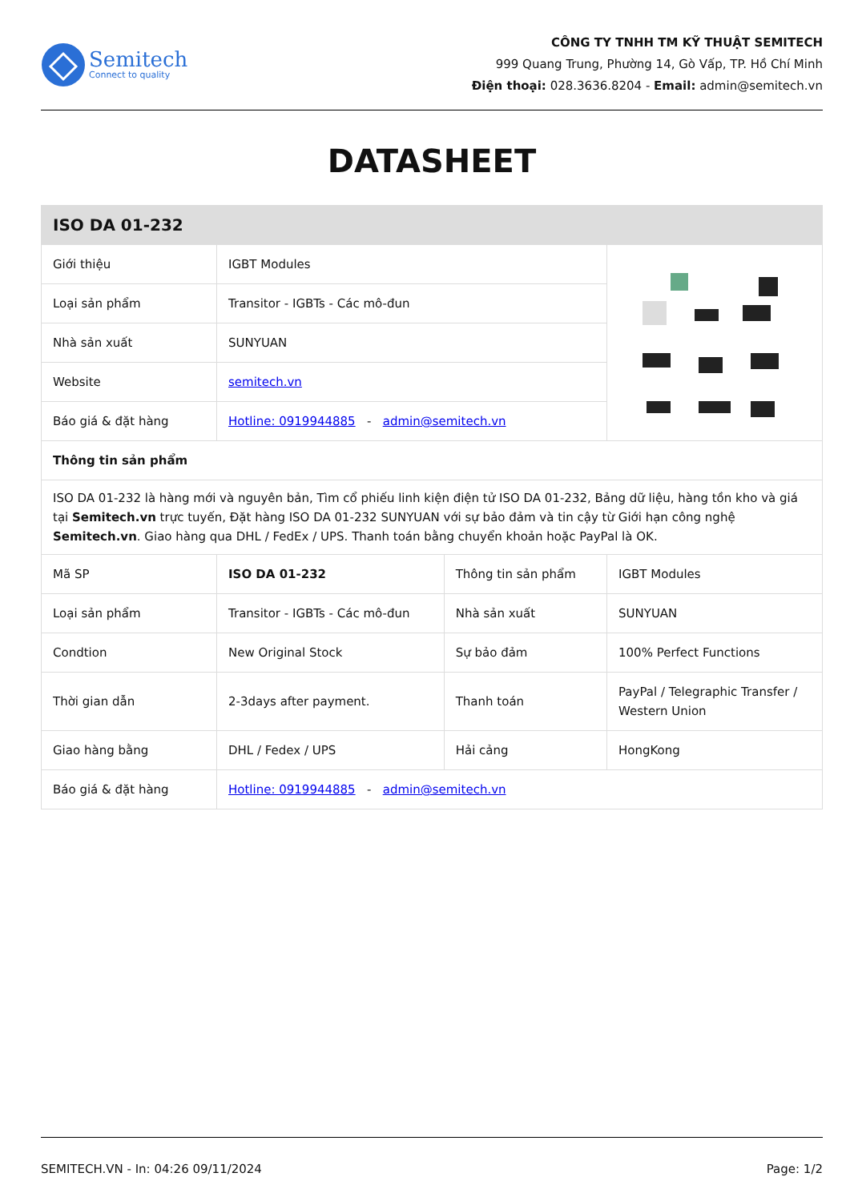Semitech
Connect to quality
CÔNG TY TNHH TM KỸ THUẬT SEMITECH
999 Quang Trung, Phường 14, Gò Vấp, TP. Hồ Chí Minh
Điện thoại: 028.3636.8204 - Email: admin@semitech.vn
DATASHEET
| ISO DA 01-232 | | | |
| --- | --- | --- | --- |
| Giới thiệu | IGBT Modules | | |
| Loại sản phẩm | Transitor - IGBTs - Các mô-đun | | |
| Nhà sản xuất | SUNYUAN | | |
| Website | semitech.vn | | |
| Báo giá & đặt hàng | Hotline: 0919944885 - admin@semitech.vn | | |
| Thông tin sản phẩm | | | |
| ISO DA 01-232 là hàng mới và nguyên bản, Tìm cổ phiếu linh kiện điện tử ISO DA 01-232, Bảng dữ liệu, hàng tồn kho và giá tại Semitech.vn trực tuyến, Đặt hàng ISO DA 01-232 SUNYUAN với sự bảo đảm và tin cậy từ Giới hạn công nghệ Semitech.vn . Giao hàng qua DHL / FedEx / UPS. Thanh toán bằng chuyển khoản hoặc PayPal là OK. | | | |
| Mã SP | ISO DA 01-232 | Thông tin sản phẩm | IGBT Modules |
| Loại sản phẩm | Transitor - IGBTs - Các mô-đun | Nhà sản xuất | SUNYUAN |
| Condtion | New Original Stock | Sự bảo đảm | 100% Perfect Functions |
| Thời gian dẫn | 2-3days after payment. | Thanh toán | PayPal / Telegraphic Transfer / Western Union |
| Giao hàng bằng | DHL / Fedex / UPS | Hải cảng | HongKong |
| Báo giá & đặt hàng | Hotline: 0919944885 - admin@semitech.vn | | |
SEMITECH.VN - In: 04:26 09/11/2024 Page: 1/2